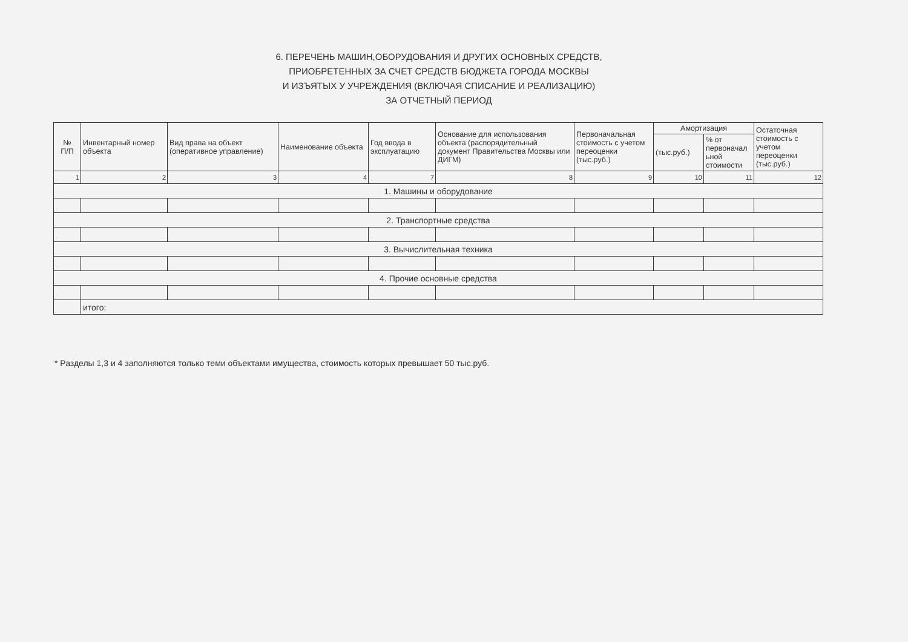6. ПЕРЕЧЕНЬ МАШИН,ОБОРУДОВАНИЯ И ДРУГИХ ОСНОВНЫХ СРЕДСТВ,
ПРИОБРЕТЕННЫХ ЗА СЧЕТ СРЕДСТВ БЮДЖЕТА ГОРОДА МОСКВЫ
И ИЗЪЯТЫХ У УЧРЕЖДЕНИЯ (ВКЛЮЧАЯ СПИСАНИЕ И РЕАЛИЗАЦИЮ)
ЗА ОТЧЕТНЫЙ ПЕРИОД
| № П/П | Инвентарный номер объекта | Вид права на объект (оперативное управление) | Наименование объекта | Год ввода в эксплуатацию | Основание для использования объекта (распорядительный документ Правительства Москвы или ДИГМ) | Первоначальная стоимость с учетом переоценки (тыс.руб.) | Амортизация | | Остаточная стоимость с учетом переоценки (тыс.руб.) |
| --- | --- | --- | --- | --- | --- | --- | --- | --- | --- |
| | | | | | | | (тыс.руб.) | % от первоначал ьной стоимости | |
| 1 | 2 | 3 | 4 | 7 | 8 | 9 | 10 | 11 | 12 |
| 1. Машины и оборудование | | | | | | | | | |
| 2. Транспортные средства | | | | | | | | | |
| 3. Вычислительная техника | | | | | | | | | |
| 4. Прочие основные средства | | | | | | | | | |
| | итого: | | | | | | | | |
* Разделы 1,3 и 4 заполняются только теми объектами имущества, стоимость которых превышает 50 тыс.руб.